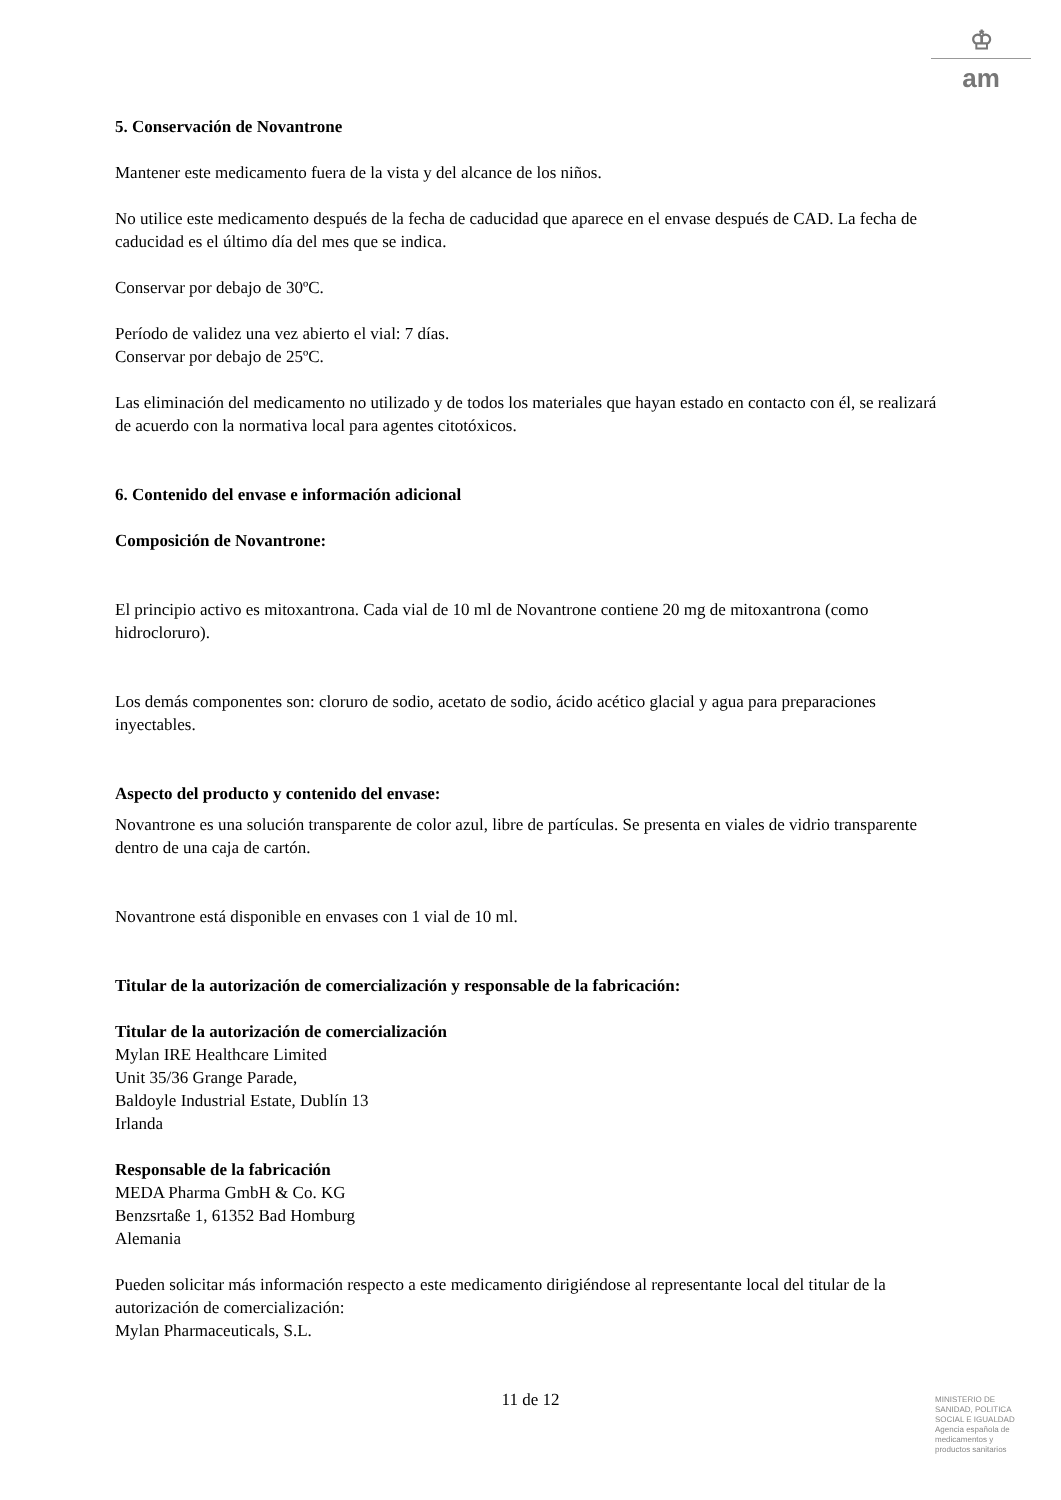♔
am
5. Conservación de Novantrone
Mantener este medicamento fuera de la vista y del alcance de los niños.
No utilice este medicamento después de la fecha de caducidad que aparece en el envase después de CAD. La fecha de caducidad es el último día del mes que se indica.
Conservar por debajo de 30ºC.
Período de validez una vez abierto el vial: 7 días.
Conservar por debajo de 25ºC.
Las eliminación del medicamento no utilizado y de todos los materiales que hayan estado en contacto con él, se realizará de acuerdo con la normativa local para agentes citotóxicos.
6. Contenido del envase e información adicional
Composición de Novantrone:
El principio activo es mitoxantrona. Cada vial de 10 ml de Novantrone contiene 20 mg de mitoxantrona (como hidrocloruro).
Los demás componentes son: cloruro de sodio, acetato de sodio, ácido acético glacial y agua para preparaciones inyectables.
Aspecto del producto y contenido del envase:
Novantrone es una solución transparente de color azul, libre de partículas. Se presenta en viales de vidrio transparente dentro de una caja de cartón.
Novantrone está disponible en envases con 1 vial de 10 ml.
Titular de la autorización de comercialización y responsable de la fabricación:
Titular de la autorización de comercialización
Mylan IRE Healthcare Limited
Unit 35/36 Grange Parade,
Baldoyle Industrial Estate, Dublín 13
Irlanda
Responsable de la fabricación
MEDA Pharma GmbH & Co. KG
Benzsrtaße 1, 61352 Bad Homburg
Alemania
Pueden solicitar más información respecto a este medicamento dirigiéndose al representante local del titular de la autorización de comercialización:
Mylan Pharmaceuticals, S.L.
11 de 12
MINISTERIO DE
SANIDAD, POLITICA
SOCIAL E IGUALDAD
Agencia española de
medicamentos y
productos sanitarios